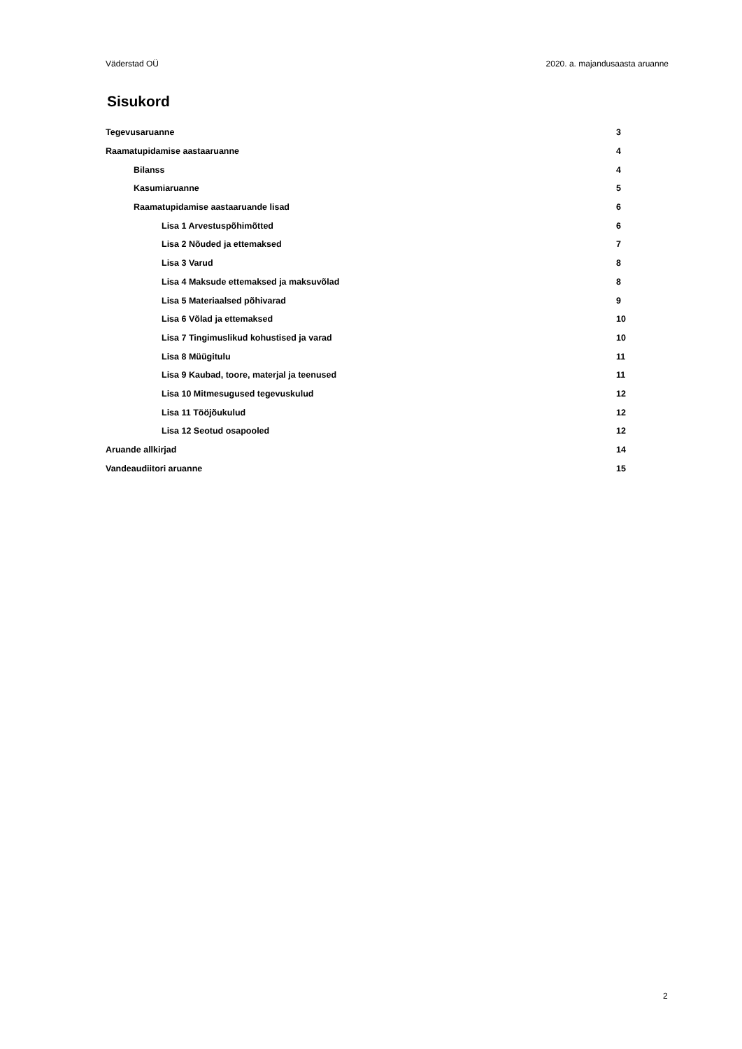Väderstad OÜ 2020. a. majandusaasta aruanne
Sisukord
Tegevusaruanne 3
Raamatupidamise aastaaruanne 4
Bilanss 4
Kasumiaruanne 5
Raamatupidamise aastaaruande lisad 6
Lisa 1 Arvestuspõhimõtted 6
Lisa 2 Nõuded ja ettemaksed 7
Lisa 3 Varud 8
Lisa 4 Maksude ettemaksed ja maksuvõlad 8
Lisa 5 Materiaalsed põhivarad 9
Lisa 6 Võlad ja ettemaksed 10
Lisa 7 Tingimuslikud kohustised ja varad 10
Lisa 8 Müügitulu 11
Lisa 9 Kaubad, toore, materjal ja teenused 11
Lisa 10 Mitmesugused tegevuskulud 12
Lisa 11 Tööjõukulud 12
Lisa 12 Seotud osapooled 12
Aruande allkirjad 14
Vandeaudiitori aruanne 15
2